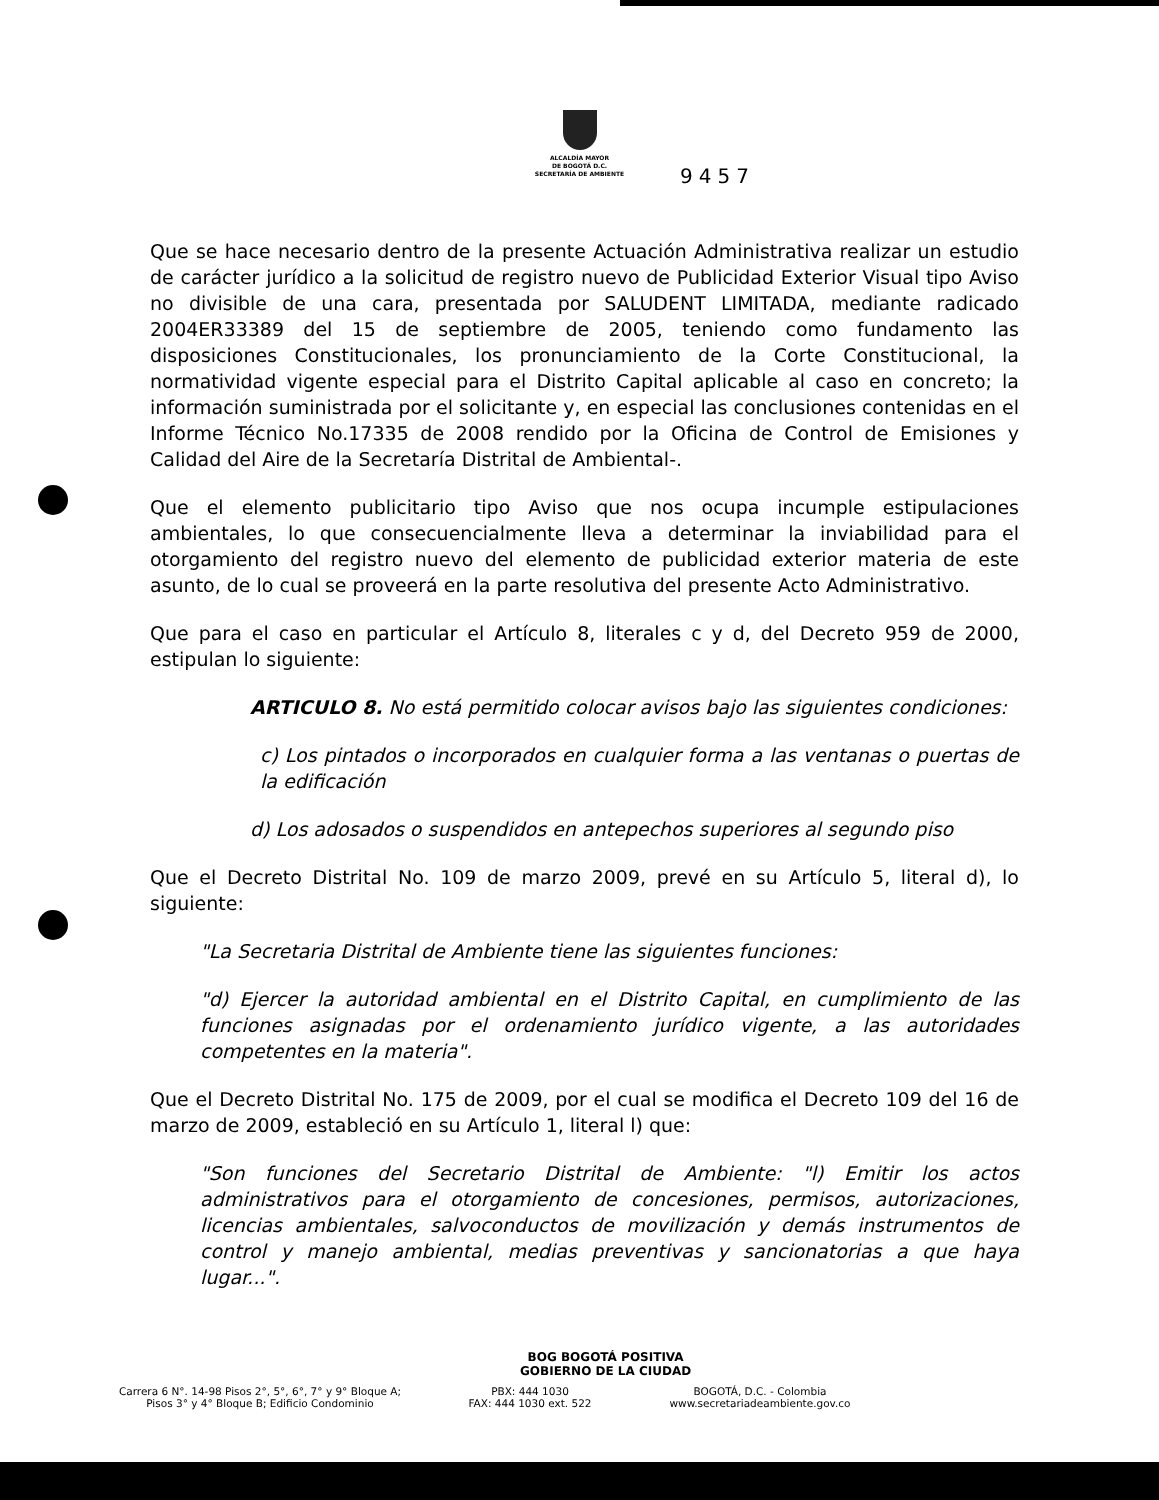ALCALDÍA MAYOR
DE BOGOTÁ D.C.
SECRETARÍA DE AMBIENTE
9457
Que se hace necesario dentro de la presente Actuación Administrativa realizar un estudio de carácter jurídico a la solicitud de registro nuevo de Publicidad Exterior Visual tipo Aviso no divisible de una cara, presentada por SALUDENT LIMITADA, mediante radicado 2004ER33389 del 15 de septiembre de 2005, teniendo como fundamento las disposiciones Constitucionales, los pronunciamiento de la Corte Constitucional, la normatividad vigente especial para el Distrito Capital aplicable al caso en concreto; la información suministrada por el solicitante y, en especial las conclusiones contenidas en el Informe Técnico No.17335 de 2008 rendido por la Oficina de Control de Emisiones y Calidad del Aire de la Secretaría Distrital de Ambiental-.
Que el elemento publicitario tipo Aviso que nos ocupa incumple estipulaciones ambientales, lo que consecuencialmente lleva a determinar la inviabilidad para el otorgamiento del registro nuevo del elemento de publicidad exterior materia de este asunto, de lo cual se proveerá en la parte resolutiva del presente Acto Administrativo.
Que para el caso en particular el Artículo 8, literales c y d, del Decreto 959 de 2000, estipulan lo siguiente:
ARTICULO 8. No está permitido colocar avisos bajo las siguientes condiciones:
c) Los pintados o incorporados en cualquier forma a las ventanas o puertas de la edificación
d) Los adosados o suspendidos en antepechos superiores al segundo piso
Que el Decreto Distrital No. 109 de marzo 2009, prevé en su Artículo 5, literal d), lo siguiente:
"La Secretaria Distrital de Ambiente tiene las siguientes funciones:
"d) Ejercer la autoridad ambiental en el Distrito Capital, en cumplimiento de las funciones asignadas por el ordenamiento jurídico vigente, a las autoridades competentes en la materia".
Que el Decreto Distrital No. 175 de 2009, por el cual se modifica el Decreto 109 del 16 de marzo de 2009, estableció en su Artículo 1, literal l) que:
"Son funciones del Secretario Distrital de Ambiente: "l) Emitir los actos administrativos para el otorgamiento de concesiones, permisos, autorizaciones, licencias ambientales, salvoconductos de movilización y demás instrumentos de control y manejo ambiental, medias preventivas y sancionatorias a que haya lugar...".
BOG BOGOTÁ POSITIVA
GOBIERNO DE LA CIUDAD
Carrera 6 N°. 14-98 Pisos 2°, 5°, 6°, 7° y 9° Bloque A;
Pisos 3° y 4° Bloque B; Edificio Condominio
PBX: 444 1030
FAX: 444 1030 ext. 522
BOGOTÁ, D.C. - Colombia
www.secretariadeambiente.gov.co